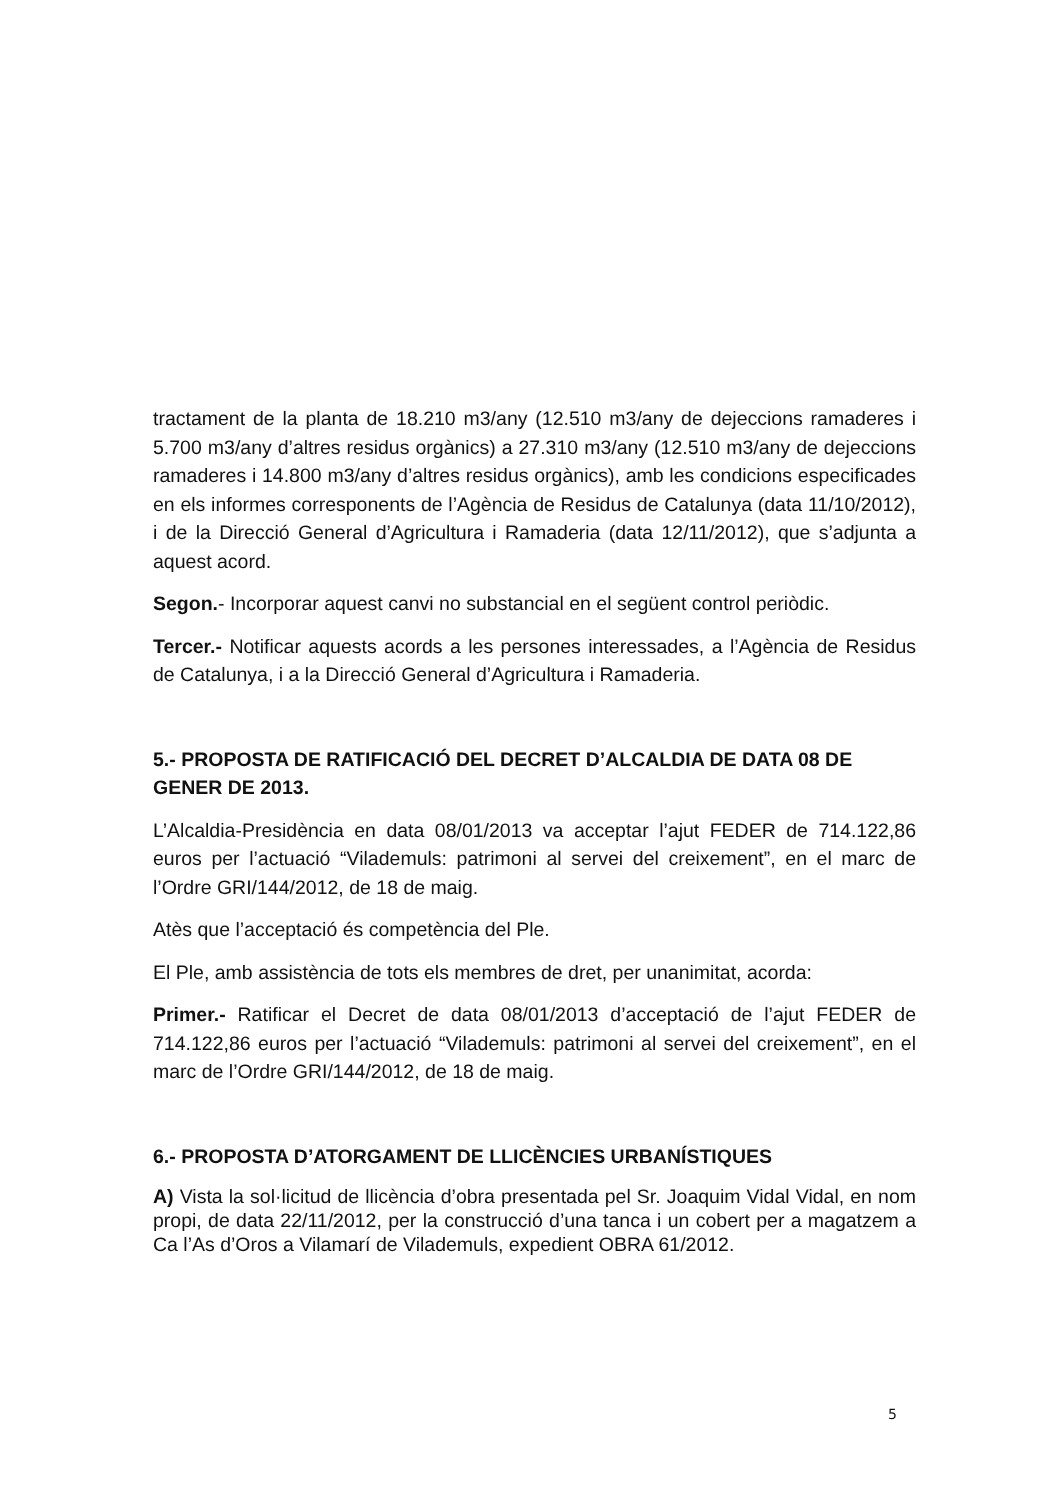tractament de la planta de 18.210 m3/any (12.510 m3/any de dejeccions ramaderes i 5.700 m3/any d’altres residus orgànics) a 27.310 m3/any (12.510 m3/any de dejeccions ramaderes i 14.800 m3/any d’altres residus orgànics), amb les condicions especificades en els informes corresponents de l’Agència de Residus de Catalunya (data 11/10/2012), i de la Direcció General d’Agricultura i Ramaderia (data 12/11/2012), que s’adjunta a aquest acord.
Segon.- Incorporar aquest canvi no substancial en el següent control periòdic.
Tercer.- Notificar aquests acords a les persones interessades, a l’Agència de Residus de Catalunya, i a la Direcció General d’Agricultura i Ramaderia.
5.- PROPOSTA DE RATIFICACIÓ DEL DECRET D’ALCALDIA DE DATA 08 DE GENER DE 2013.
L’Alcaldia-Presidència en data 08/01/2013 va acceptar l’ajut FEDER de 714.122,86 euros per l’actuació “Vilademuls: patrimoni al servei del creixement”, en el marc de l’Ordre GRI/144/2012, de 18 de maig.
Atès que l’acceptació és competència del Ple.
El Ple, amb assistència de tots els membres de dret, per unanimitat, acorda:
Primer.- Ratificar el Decret de data 08/01/2013 d’acceptació de l’ajut FEDER de 714.122,86 euros per l’actuació “Vilademuls: patrimoni al servei del creixement”, en el marc de l’Ordre GRI/144/2012, de 18 de maig.
6.- PROPOSTA D’ATORGAMENT DE LLICÈNCIES URBANÍSTIQUES
A) Vista la sol·licitud de llicència d’obra presentada pel Sr. Joaquim Vidal Vidal, en nom propi, de data 22/11/2012, per la construcció d’una tanca i un cobert per a magatzem a Ca l’As d’Oros a Vilamarí de Vilademuls, expedient OBRA 61/2012.
5